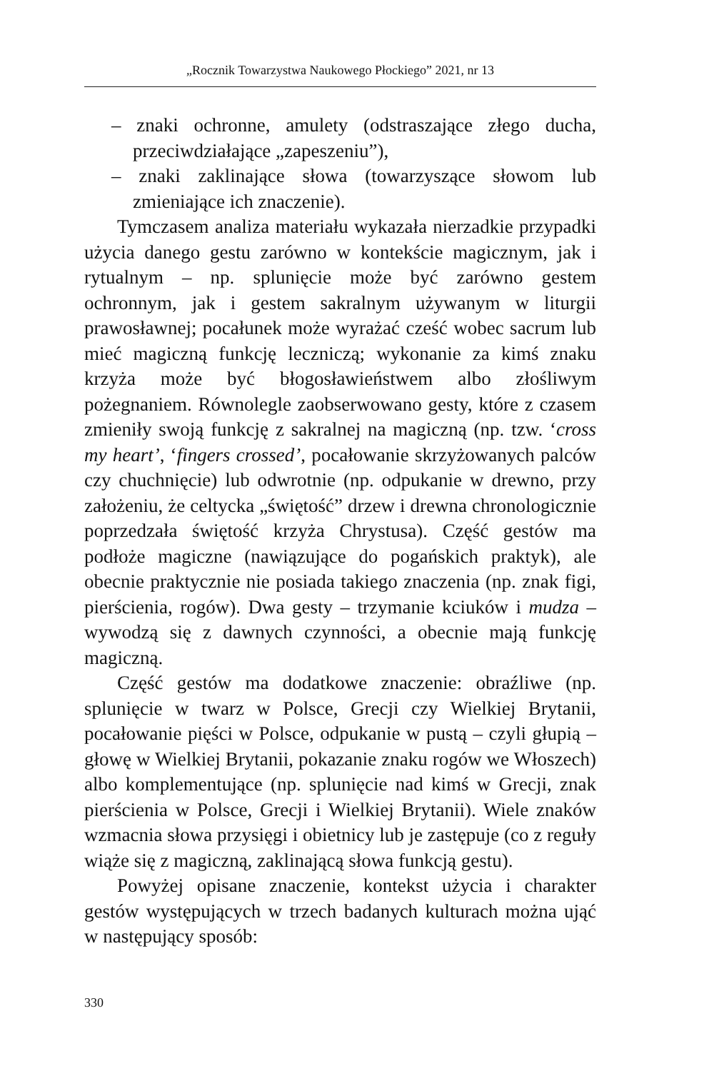„Rocznik Towarzystwa Naukowego Płockiego” 2021, nr 13
– znaki ochronne, amulety (odstraszające złego ducha, przeciwdziałające „zapeszeniu”),
– znaki zaklinające słowa (towarzyszące słowom lub zmieniające ich znaczenie).
Tymczasem analiza materiału wykazała nierzadkie przypadki użycia danego gestu zarówno w kontekście magicznym, jak i rytualnym – np. splunięcie może być zarówno gestem ochronnym, jak i gestem sakralnym używanym w liturgii prawosławnej; pocałunek może wyrażać cześć wobec sacrum lub mieć magiczną funkcję leczniczą; wykonanie za kimś znaku krzyża może być błogosławieństwem albo złośliwym pożegnaniem. Równolegle zaobserwowano gesty, które z czasem zmieniły swoją funkcję z sakralnej na magiczną (np. tzw. ‘cross my heart’, ‘fingers crossed’, pocałowanie skrzyżowanych palców czy chuchnięcie) lub odwrotnie (np. odpukanie w drewno, przy założeniu, że celtycka „świętość” drzew i drewna chronologicznie poprzedzała świętość krzyża Chrystusa). Część gestów ma podłoże magiczne (nawiązujące do pogańskich praktyk), ale obecnie praktycznie nie posiada takiego znaczenia (np. znak figi, pierścienia, rogów). Dwa gesty – trzymanie kciuków i mudza – wywodzą się z dawnych czynności, a obecnie mają funkcję magiczną.
Część gestów ma dodatkowe znaczenie: obraźliwe (np. splunięcie w twarz w Polsce, Grecji czy Wielkiej Brytanii, pocałowanie pięści w Polsce, odpukanie w pustą – czyli głupią – głowę w Wielkiej Brytanii, pokazanie znaku rogów we Włoszech) albo komplementujące (np. splunięcie nad kimś w Grecji, znak pierścienia w Polsce, Grecji i Wielkiej Brytanii). Wiele znaków wzmacnia słowa przysięgi i obietnicy lub je zastępuje (co z reguły wiąże się z magiczną, zaklinającą słowa funkcją gestu).
Powyżej opisane znaczenie, kontekst użycia i charakter gestów występujących w trzech badanych kulturach można ująć w następujący sposób:
330